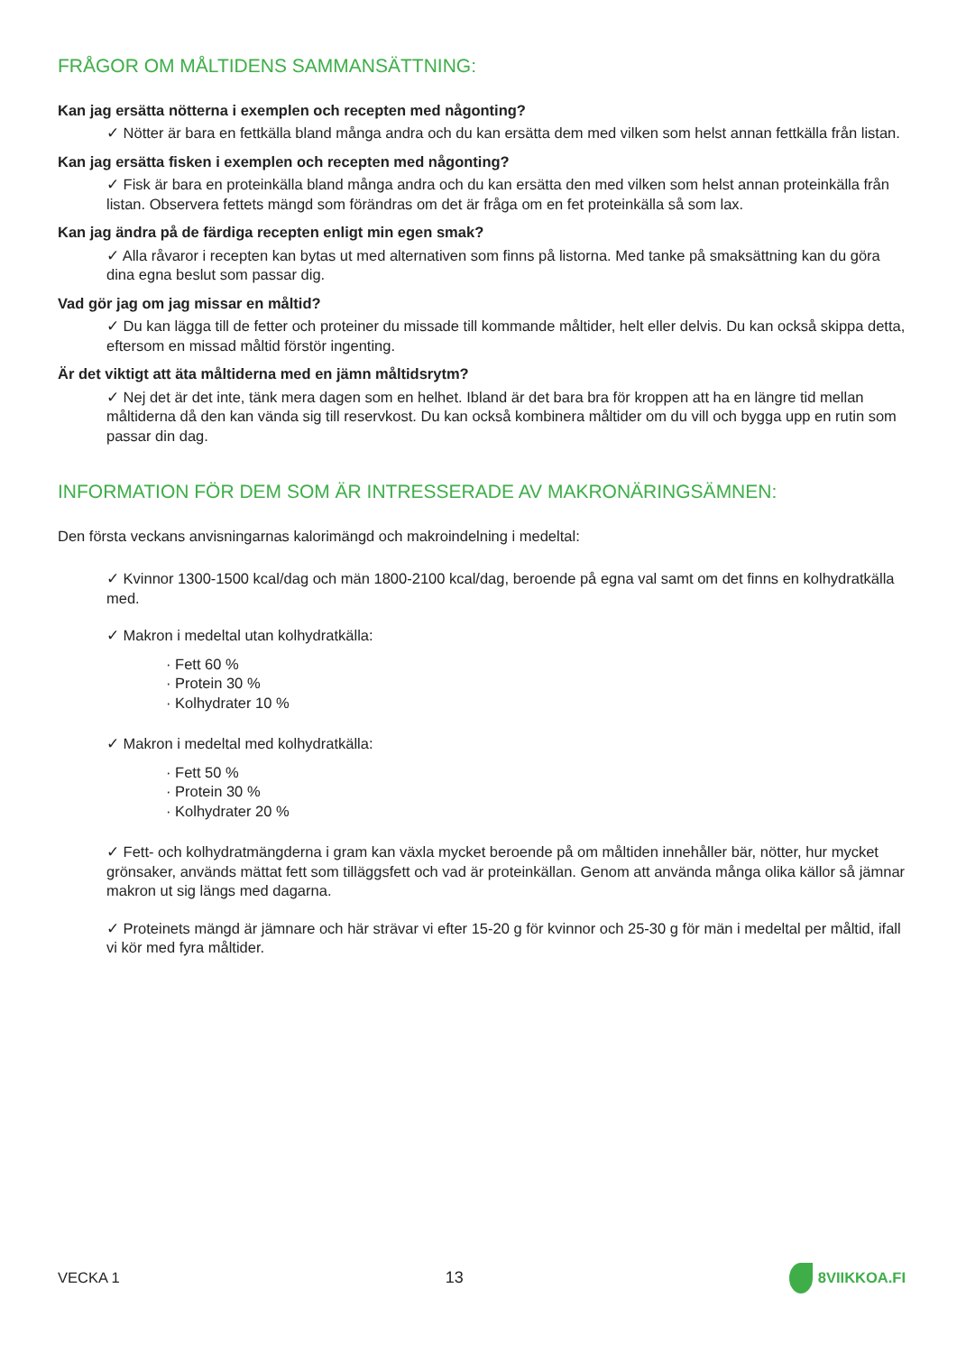FRÅGOR OM MÅLTIDENS SAMMANSÄTTNING:
Kan jag ersätta nötterna i exemplen och recepten med någonting?
✓ Nötter är bara en fettkälla bland många andra och du kan ersätta dem med vilken som helst annan fettkälla från listan.
Kan jag ersätta fisken i exemplen och recepten med någonting?
✓ Fisk är bara en proteinkälla bland många andra och du kan ersätta den med vilken som helst annan proteinkälla från listan. Observera fettets mängd som förändras om det är fråga om en fet proteinkälla så som lax.
Kan jag ändra på de färdiga recepten enligt min egen smak?
✓ Alla råvaror i recepten kan bytas ut med alternativen som finns på listorna. Med tanke på smaksättning kan du göra dina egna beslut som passar dig.
Vad gör jag om jag missar en måltid?
✓ Du kan lägga till de fetter och proteiner du missade till kommande måltider, helt eller delvis. Du kan också skippa detta, eftersom en missad måltid förstör ingenting.
Är det viktigt att äta måltiderna med en jämn måltidsrytm?
✓ Nej det är det inte, tänk mera dagen som en helhet. Ibland är det bara bra för kroppen att ha en längre tid mellan måltiderna då den kan vända sig till reservkost. Du kan också kombinera måltider om du vill och bygga upp en rutin som passar din dag.
INFORMATION FÖR DEM SOM ÄR INTRESSERADE AV MAKRONÄRINGSÄMNEN:
Den första veckans anvisningarnas kalorimängd och makroindelning i medeltal:
✓ Kvinnor 1300-1500 kcal/dag och män 1800-2100 kcal/dag, beroende på egna val samt om det finns en kolhydratkälla med.
✓ Makron i medeltal utan kolhydratkälla:
· Fett 60 %
· Protein 30 %
· Kolhydrater 10 %
✓ Makron i medeltal med kolhydratkälla:
· Fett 50 %
· Protein 30 %
· Kolhydrater 20 %
✓ Fett- och kolhydratmängderna i gram kan växla mycket beroende på om måltiden innehåller bär, nötter, hur mycket grönsaker, används mättat fett som tilläggsfett och vad är proteinkällan. Genom att använda många olika källor så jämnar makron ut sig längs med dagarna.
✓ Proteinets mängd är jämnare och här strävar vi efter 15-20 g för kvinnor och 25-30 g för män i medeltal per måltid, ifall vi kör med fyra måltider.
VECKA 1 13 8VIIKKOA.FI